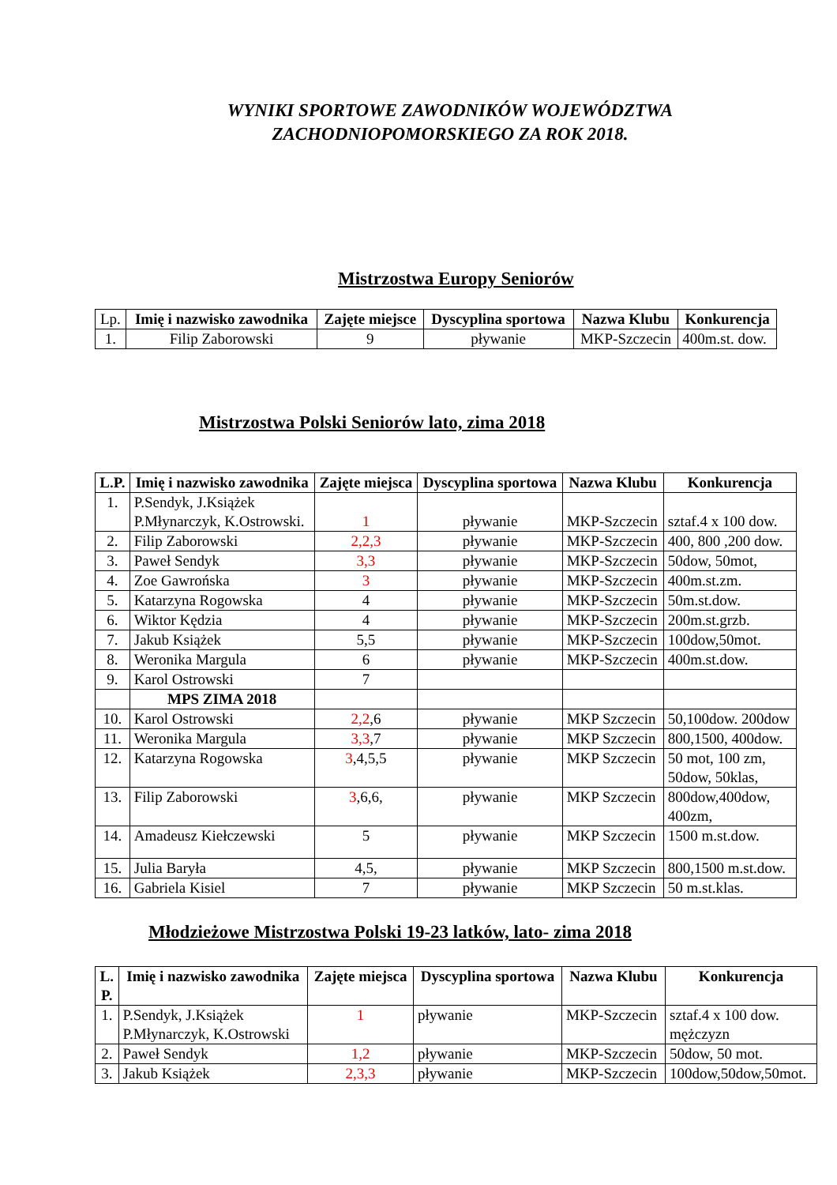WYNIKI SPORTOWE ZAWODNIKÓW WOJEWÓDZTWA
ZACHODNIOPOMORSKIEGO ZA ROK 2018.
Mistrzostwa Europy Seniorów
| Lp. | Imię i nazwisko zawodnika | Zajęte miejsce | Dyscyplina sportowa | Nazwa Klubu | Konkurencja |
| --- | --- | --- | --- | --- | --- |
| 1. | Filip Zaborowski | 9 | pływanie | MKP-Szczecin | 400m.st. dow. |
Mistrzostwa Polski Seniorów lato, zima 2018
| L.P. | Imię i nazwisko zawodnika | Zajęte miejsca | Dyscyplina sportowa | Nazwa Klubu | Konkurencja |
| --- | --- | --- | --- | --- | --- |
| 1. | P.Sendyk, J.Książek P.Młynarczyk, K.Ostrowski. | 1 | pływanie | MKP-Szczecin | sztaf.4 x 100 dow. |
| 2. | Filip Zaborowski | 2,2,3 | pływanie | MKP-Szczecin | 400, 800 ,200 dow. |
| 3. | Paweł Sendyk | 3,3 | pływanie | MKP-Szczecin | 50dow, 50mot, |
| 4. | Zoe Gawrońska | 3 | pływanie | MKP-Szczecin | 400m.st.zm. |
| 5. | Katarzyna Rogowska | 4 | pływanie | MKP-Szczecin | 50m.st.dow. |
| 6. | Wiktor Kędzia | 4 | pływanie | MKP-Szczecin | 200m.st.grzb. |
| 7. | Jakub Książek | 5,5 | pływanie | MKP-Szczecin | 100dow,50mot. |
| 8. | Weronika Margula | 6 | pływanie | MKP-Szczecin | 400m.st.dow. |
| 9. | Karol Ostrowski | 7 | | | |
| | MPS ZIMA 2018 | | | | |
| 10. | Karol Ostrowski | 2,2 ,6 | pływanie | MKP Szczecin | 50,100dow. 200dow |
| 11. | Weronika Margula | 3,3 ,7 | pływanie | MKP Szczecin | 800,1500, 400dow. |
| 12. | Katarzyna Rogowska | 3 ,4,5,5 | pływanie | MKP Szczecin | 50 mot, 100 zm, 50dow, 50klas, |
| 13. | Filip Zaborowski | 3 ,6,6, | pływanie | MKP Szczecin | 800dow,400dow, 400zm, |
| 14. | Amadeusz Kiełczewski | 5 | pływanie | MKP Szczecin | 1500 m.st.dow. |
| 15. | Julia Baryła | 4,5, | pływanie | MKP Szczecin | 800,1500 m.st.dow. |
| 16. | Gabriela Kisiel | 7 | pływanie | MKP Szczecin | 50 m.st.klas. |
Młodzieżowe Mistrzostwa Polski 19-23 latków, lato- zima 2018
| L. P. | Imię i nazwisko zawodnika | Zajęte miejsca | Dyscyplina sportowa | Nazwa Klubu | Konkurencja |
| --- | --- | --- | --- | --- | --- |
| 1. | P.Sendyk, J.Książek P.Młynarczyk, K.Ostrowski | 1 | pływanie | MKP-Szczecin | sztaf.4 x 100 dow. mężczyzn |
| 2. | Paweł Sendyk | 1,2 | pływanie | MKP-Szczecin | 50dow, 50 mot. |
| 3. | Jakub Książek | 2,3,3 | pływanie | MKP-Szczecin | 100dow,50dow,50mot. |